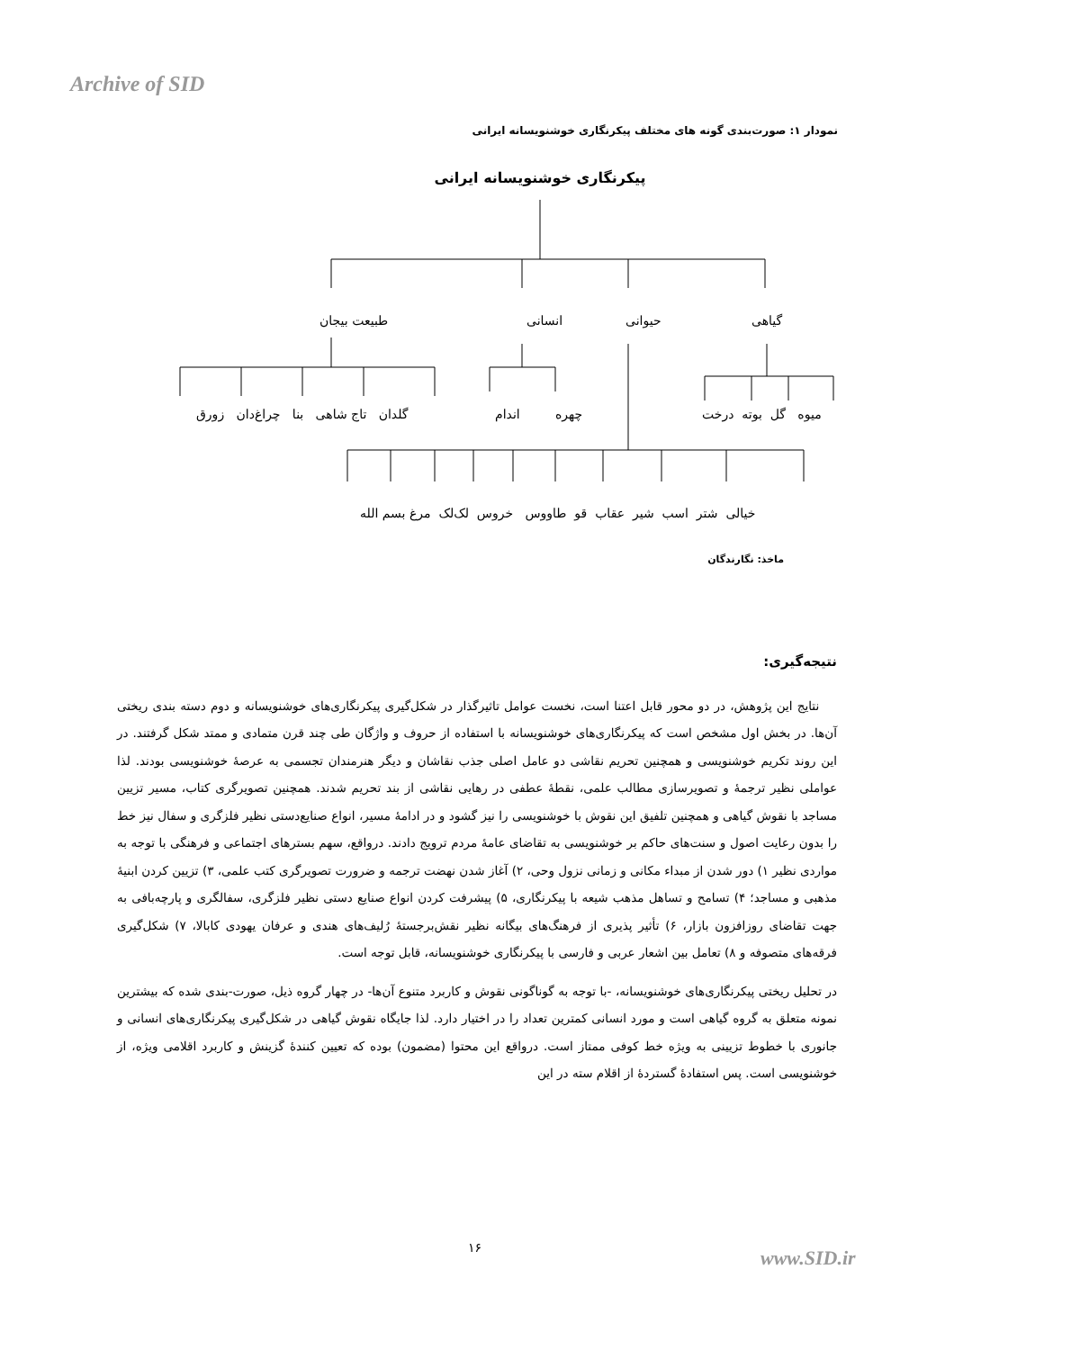Archive of SID
نمودار ۱: صورت‌بندی گونه های مختلف پیکرنگاری خوشنویسانه ایرانی
پیکرنگاری خوشنویسانه ایرانی
طبیعت بیجان انسانی حیوانی گیاهی
گلدان تاج شاهی بنا چراغ‌دان زورق اندام چهره میوه گل بوته درخت
خیالی شتر اسب شیر عقاب قو طاووس خروس لک‌لک مرغ بسم الله
ماخذ: نگارندگان
نتیجه‌گیری:
نتایج این پژوهش، در دو محور قابل اعتنا است، نخست عوامل تاثیرگذار در شکل‌گیری پیکرنگاری‌های خوشنویسانه و دوم دسته بندی ریختی آن‌ها. در بخش اول مشخص است که پیکرنگاری‌های خوشنویسانه با استفاده از حروف و واژگان طی چند قرن متمادی و ممتد شکل گرفتند. در این روند تکریم خوشنویسی و همچنین تحریم نقاشی دو عامل اصلی جذب نقاشان و دیگر هنرمندان تجسمی به عرصهٔ خوشنویسی بودند. لذا عواملی نظیر ترجمهٔ و تصویرسازی مطالب علمی، نقطهٔ عطفی در رهایی نقاشی از بند تحریم شدند. همچنین تصویرگری کتاب، مسیر تزیین مساجد با نقوش گیاهی و همچنین تلفیق این نقوش با خوشنویسی را نیز گشود و در ادامهٔ مسیر، انواع صنایع‌دستی نظیر فلزگری و سفال نیز خط را بدون رعایت اصول و سنت‌های حاکم بر خوشنویسی به تقاضای عامهٔ مردم ترویج دادند. درواقع، سهم بسترهای اجتماعی و فرهنگی با توجه به مواردی نظیر ۱) دور شدن از مبداء مکانی و زمانی نزول وحی، ۲) آغاز شدن نهضت ترجمه و ضرورت تصویرگری کتب علمی، ۳) تزیین کردن ابنیهٔ مذهبی و مساجد؛ ۴) تسامح و تساهل مذهب شیعه با پیکرنگاری، ۵) پیشرفت کردن انواع صنایع دستی نظیر فلزگری، سفالگری و پارچه‌بافی به جهت تقاضای روزافزون بازار، ۶) تأثیر پذیری از فرهنگ‌های بیگانه نظیر نقش‌برجستهٔ رُلیف‌های هندی و عرفان یهودی کابالا، ۷) شکل‌گیری فرقه‌های متصوفه و ۸) تعامل بین اشعار عربی و فارسی با پیکرنگاری خوشنویسانه، قابل توجه است.
در تحلیل ریختی پیکرنگاری‌های خوشنویسانه، -با توجه به گوناگونی نقوش و کاربرد متنوع آن‌ها- در چهار گروه ذیل، صورت-بندی شده که بیشترین نمونه متعلق به گروه گیاهی است و مورد انسانی کمترین تعداد را در اختیار دارد. لذا جایگاه نقوش گیاهی در شکل‌گیری پیکرنگاری‌های انسانی و جانوری با خطوط تزیینی به ویژه خط کوفی ممتاز است. درواقع این محتوا (مضمون) بوده که تعیین کنندهٔ گزینش و کاربرد اقلامی ویژه، از خوشنویسی است. پس استفادهٔ گستردهٔ از اقلام سته در این
۱۶ www.SID.ir